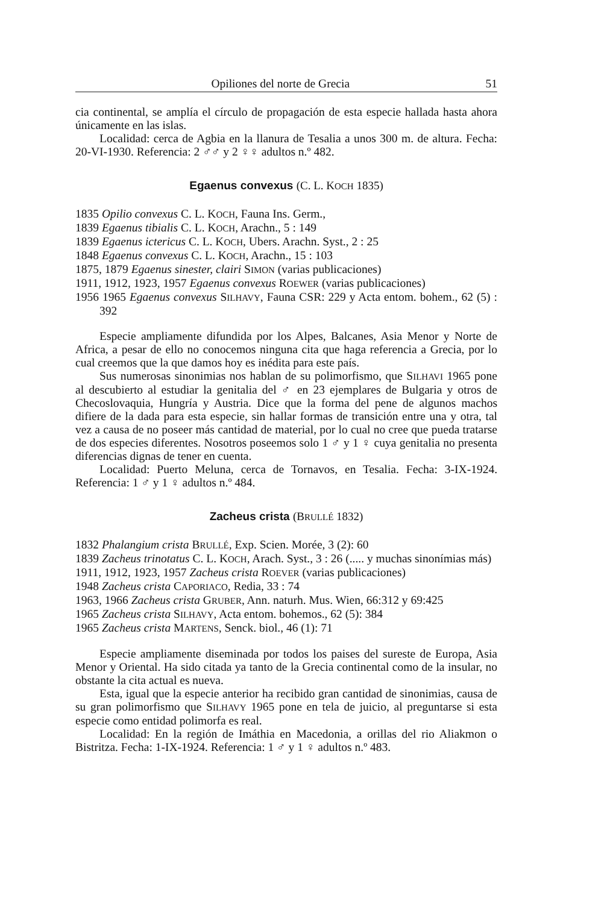Opiliones del norte de Grecia 51
cia continental, se amplía el círculo de propagación de esta especie hallada hasta ahora únicamente en las islas.
Localidad: cerca de Agbia en la llanura de Tesalia a unos 300 m. de altura. Fecha: 20-VI-1930. Referencia: 2 ♂♂ y 2 ♀♀ adultos n.º 482.
Egaenus convexus (C. L. KOCH 1835)
1835 Opilio convexus C. L. KOCH, Fauna Ins. Germ.,
1839 Egaenus tibialis C. L. KOCH, Arachn., 5 : 149
1839 Egaenus ictericus C. L. KOCH, Ubers. Arachn. Syst., 2 : 25
1848 Egaenus convexus C. L. KOCH, Arachn., 15 : 103
1875, 1879 Egaenus sinester, clairi SIMON (varias publicaciones)
1911, 1912, 1923, 1957 Egaenus convexus ROEWER (varias publicaciones)
1956 1965 Egaenus convexus SILHAVY, Fauna CSR: 229 y Acta entom. bohem., 62 (5) : 392
Especie ampliamente difundida por los Alpes, Balcanes, Asia Menor y Norte de Africa, a pesar de ello no conocemos ninguna cita que haga referencia a Grecia, por lo cual creemos que la que damos hoy es inédita para este país.
Sus numerosas sinonimias nos hablan de su polimorfismo, que SILHAVI 1965 pone al descubierto al estudiar la genitalia del ♂ en 23 ejemplares de Bulgaria y otros de Checoslovaquia, Hungría y Austria. Dice que la forma del pene de algunos machos difiere de la dada para esta especie, sin hallar formas de transición entre una y otra, tal vez a causa de no poseer más cantidad de material, por lo cual no cree que pueda tratarse de dos especies diferentes. Nosotros poseemos solo 1 ♂ y 1 ♀ cuya genitalia no presenta diferencias dignas de tener en cuenta.
Localidad: Puerto Meluna, cerca de Tornavos, en Tesalia. Fecha: 3-IX-1924. Referencia: 1 ♂ y 1 ♀ adultos n.º 484.
Zacheus crista (BRULLÉ 1832)
1832 Phalangium crista BRULLÉ, Exp. Scien. Morée, 3 (2): 60
1839 Zacheus trinotatus C. L. KOCH, Arach. Syst., 3 : 26 (..... y muchas sinonímias más)
1911, 1912, 1923, 1957 Zacheus crista ROEVER (varias publicaciones)
1948 Zacheus crista CAPORIACO, Redia, 33 : 74
1963, 1966 Zacheus crista GRUBER, Ann. naturh. Mus. Wien, 66:312 y 69:425
1965 Zacheus crista SILHAVY, Acta entom. bohemos., 62 (5): 384
1965 Zacheus crista MARTENS, Senck. biol., 46 (1): 71
Especie ampliamente diseminada por todos los paises del sureste de Europa, Asia Menor y Oriental. Ha sido citada ya tanto de la Grecia continental como de la insular, no obstante la cita actual es nueva.
Esta, igual que la especie anterior ha recibido gran cantidad de sinonimias, causa de su gran polimorfismo que SILHAVY 1965 pone en tela de juicio, al preguntarse si esta especie como entidad polimorfa es real.
Localidad: En la región de Imáthia en Macedonia, a orillas del rio Aliakmon o Bistritza. Fecha: 1-IX-1924. Referencia: 1 ♂ y 1 ♀ adultos n.º 483.